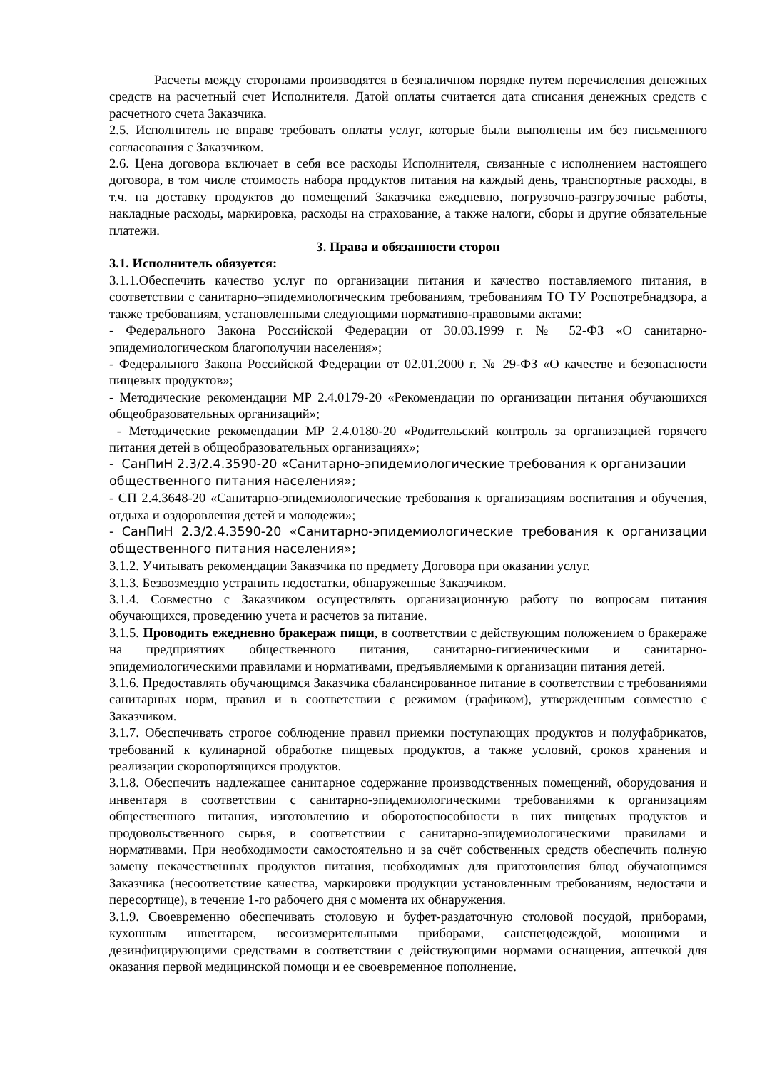Расчеты между сторонами производятся в безналичном порядке путем перечисления денежных средств на расчетный счет Исполнителя. Датой оплаты считается дата списания денежных средств с расчетного счета Заказчика.
2.5. Исполнитель не вправе требовать оплаты услуг, которые были выполнены им без письменного согласования с Заказчиком.
2.6. Цена договора включает в себя все расходы Исполнителя, связанные с исполнением настоящего договора, в том числе стоимость набора продуктов питания на каждый день, транспортные расходы, в т.ч. на доставку продуктов до помещений Заказчика ежедневно, погрузочно-разгрузочные работы, накладные расходы, маркировка, расходы на страхование, а также налоги, сборы и другие обязательные платежи.
3. Права и обязанности сторон
3.1. Исполнитель обязуется:
3.1.1.Обеспечить качество услуг по организации питания и качество поставляемого питания, в соответствии с санитарно–эпидемиологическим требованиям, требованиям ТО ТУ Роспотребнадзора, а также требованиям, установленными следующими нормативно-правовыми актами:
- Федерального Закона Российской Федерации от 30.03.1999 г. № 52-ФЗ «О санитарно-эпидемиологическом благополучии населения»;
- Федерального Закона Российской Федерации от 02.01.2000 г. № 29-ФЗ «О качестве и безопасности пищевых продуктов»;
- Методические рекомендации МР 2.4.0179-20 «Рекомендации по организации питания обучающихся общеобразовательных организаций»;
- Методические рекомендации МР 2.4.0180-20 «Родительский контроль за организацией горячего питания детей в общеобразовательных организациях»;
- СанПиН 2.3/2.4.3590-20 «Санитарно-эпидемиологические требования к организации общественного питания населения»;
- СП 2.4.3648-20 «Санитарно-эпидемиологические требования к организациям воспитания и обучения, отдыха и оздоровления детей и молодежи»;
- СанПиН 2.3/2.4.3590-20 «Санитарно-эпидемиологические требования к организации общественного питания населения»;
3.1.2. Учитывать рекомендации Заказчика по предмету Договора при оказании услуг.
3.1.3. Безвозмездно устранить недостатки, обнаруженные Заказчиком.
3.1.4. Совместно с Заказчиком осуществлять организационную работу по вопросам питания обучающихся, проведению учета и расчетов за питание.
3.1.5. Проводить ежедневно бракераж пищи, в соответствии с действующим положением о бракераже на предприятиях общественного питания, санитарно-гигиеническими и санитарно-эпидемиологическими правилами и нормативами, предъявляемыми к организации питания детей.
3.1.6. Предоставлять обучающимся Заказчика сбалансированное питание в соответствии с требованиями санитарных норм, правил и в соответствии с режимом (графиком), утвержденным совместно с Заказчиком.
3.1.7. Обеспечивать строгое соблюдение правил приемки поступающих продуктов и полуфабрикатов, требований к кулинарной обработке пищевых продуктов, а также условий, сроков хранения и реализации скоропортящихся продуктов.
3.1.8. Обеспечить надлежащее санитарное содержание производственных помещений, оборудования и инвентаря в соответствии с санитарно-эпидемиологическими требованиями к организациям общественного питания, изготовлению и оборотоспособности в них пищевых продуктов и продовольственного сырья, в соответствии с санитарно-эпидемиологическими правилами и нормативами. При необходимости самостоятельно и за счёт собственных средств обеспечить полную замену некачественных продуктов питания, необходимых для приготовления блюд обучающимся Заказчика (несоответствие качества, маркировки продукции установленным требованиям, недостачи и пересортице), в течение 1-го рабочего дня с момента их обнаружения.
3.1.9. Своевременно обеспечивать столовую и буфет-раздаточную столовой посудой, приборами, кухонным инвентарем, весоизмерительными приборами, санспецодеждой, моющими и дезинфицирующими средствами в соответствии с действующими нормами оснащения, аптечкой для оказания первой медицинской помощи и ее своевременное пополнение.